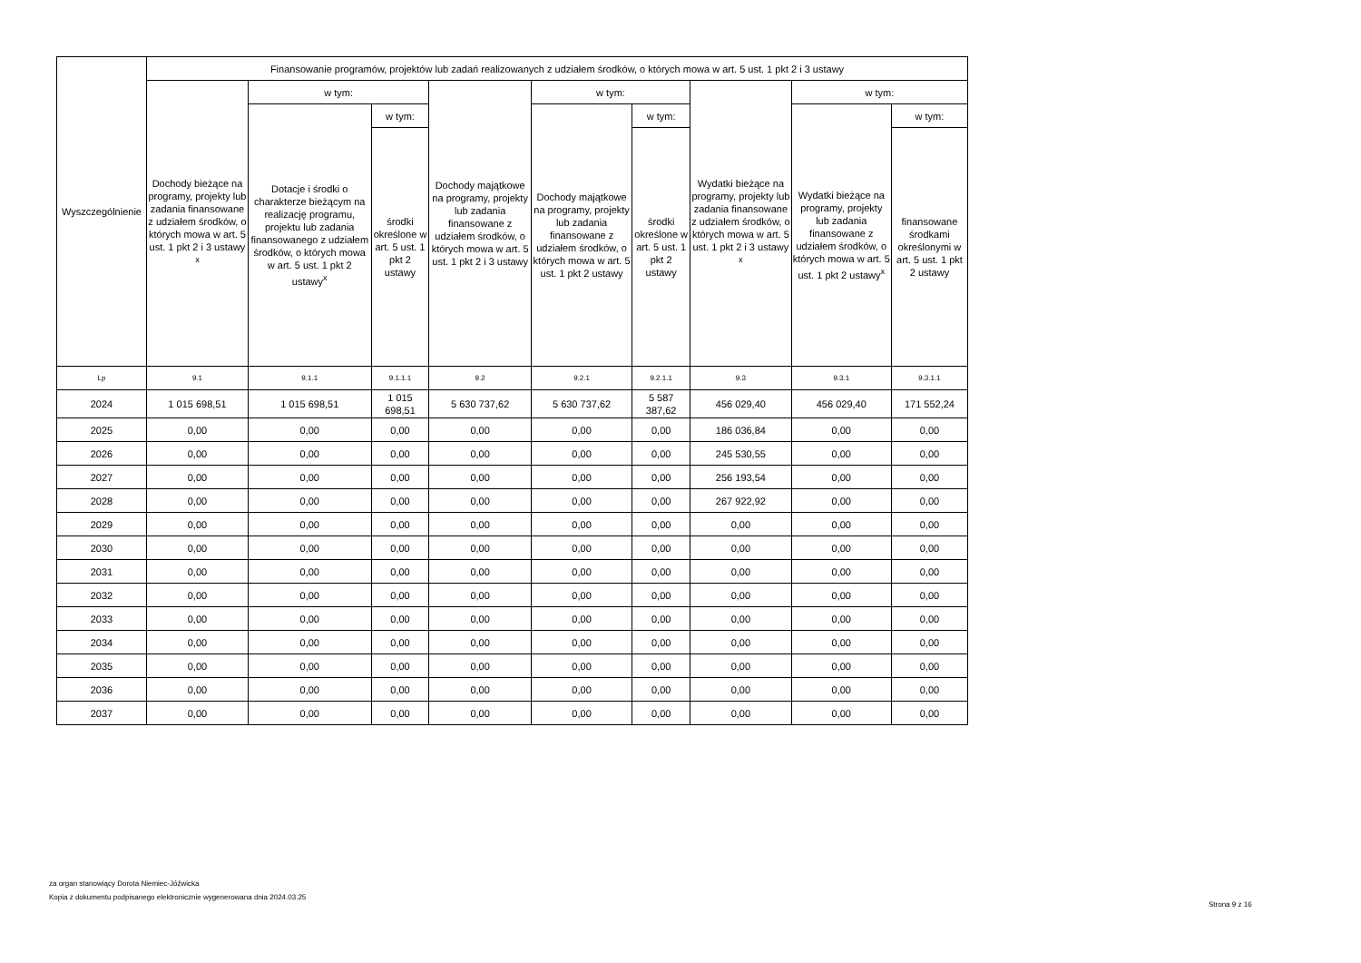| Wyszczególnienie | Finansowanie programów, projektów lub zadań realizowanych z udziałem środków, o których mowa w art. 5 ust. 1 pkt 2 i 3 ustawy | | | | | | | | |
| --- | --- | --- | --- | --- | --- | --- | --- | --- | --- |
| | Dochody bieżące na programy, projekty lub zadania finansowane z udziałem środków, o których mowa w art. 5 ust. 1 pkt 2 i 3 ustawy <sup>x</sup> | w tym: | | Dochody majątkowe na programy, projekty lub zadania finansowane z udziałem środków, o których mowa w art. 5 ust. 1 pkt 2 i 3 ustawy | w tym: | | Wydatki bieżące na programy, projekty lub zadania finansowane z udziałem środków, o których mowa w art. 5 ust. 1 pkt 2 i 3 ustawy <sup>x</sup> | w tym: | |
| | | Dotacje i środki o charakterze bieżącym na realizację programu, projektu lub zadania finansowanego z udziałem środków, o których mowa w art. 5 ust. 1 pkt 2 ustawy<sup>x</sup> | w tym: | | Dochody majątkowe na programy, projekty lub zadania finansowane z udziałem środków, o których mowa w art. 5 ust. 1 pkt 2 ustawy | w tym: | | Wydatki bieżące na programy, projekty lub zadania finansowane z udziałem środków, o których mowa w art. 5 ust. 1 pkt 2 ustawy<sup>x</sup> | w tym: |
| | | | środki określone w art. 5 ust. 1 pkt 2 ustawy | | | środki określone w art. 5 ust. 1 pkt 2 ustawy | | | finansowane środkami określonymi w art. 5 ust. 1 pkt 2 ustawy |
| Lp | 9.1 | 9.1.1 | 9.1.1.1 | 9.2 | 9.2.1 | 9.2.1.1 | 9.3 | 9.3.1 | 9.3.1.1 |
| 2024 | 1 015 698,51 | 1 015 698,51 | 1 015 698,51 | 5 630 737,62 | 5 630 737,62 | 5 587 387,62 | 456 029,40 | 456 029,40 | 171 552,24 |
| 2025 | 0,00 | 0,00 | 0,00 | 0,00 | 0,00 | 0,00 | 186 036,84 | 0,00 | 0,00 |
| 2026 | 0,00 | 0,00 | 0,00 | 0,00 | 0,00 | 0,00 | 245 530,55 | 0,00 | 0,00 |
| 2027 | 0,00 | 0,00 | 0,00 | 0,00 | 0,00 | 0,00 | 256 193,54 | 0,00 | 0,00 |
| 2028 | 0,00 | 0,00 | 0,00 | 0,00 | 0,00 | 0,00 | 267 922,92 | 0,00 | 0,00 |
| 2029 | 0,00 | 0,00 | 0,00 | 0,00 | 0,00 | 0,00 | 0,00 | 0,00 | 0,00 |
| 2030 | 0,00 | 0,00 | 0,00 | 0,00 | 0,00 | 0,00 | 0,00 | 0,00 | 0,00 |
| 2031 | 0,00 | 0,00 | 0,00 | 0,00 | 0,00 | 0,00 | 0,00 | 0,00 | 0,00 |
| 2032 | 0,00 | 0,00 | 0,00 | 0,00 | 0,00 | 0,00 | 0,00 | 0,00 | 0,00 |
| 2033 | 0,00 | 0,00 | 0,00 | 0,00 | 0,00 | 0,00 | 0,00 | 0,00 | 0,00 |
| 2034 | 0,00 | 0,00 | 0,00 | 0,00 | 0,00 | 0,00 | 0,00 | 0,00 | 0,00 |
| 2035 | 0,00 | 0,00 | 0,00 | 0,00 | 0,00 | 0,00 | 0,00 | 0,00 | 0,00 |
| 2036 | 0,00 | 0,00 | 0,00 | 0,00 | 0,00 | 0,00 | 0,00 | 0,00 | 0,00 |
| 2037 | 0,00 | 0,00 | 0,00 | 0,00 | 0,00 | 0,00 | 0,00 | 0,00 | 0,00 |
za organ stanowiący Dorota Niemiec-Jóźwicka
Kopia z dokumentu podpisanego elektronicznie wygenerowana dnia 2024.03.25
Strona 9 z 16